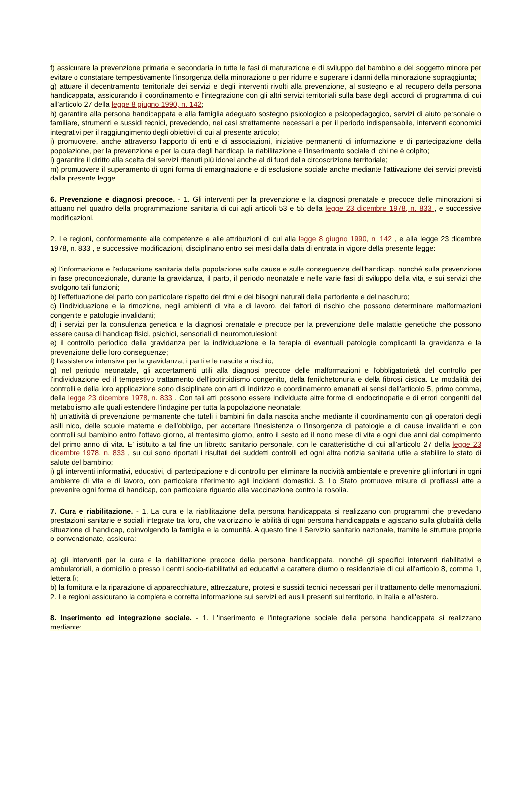f) assicurare la prevenzione primaria e secondaria in tutte le fasi di maturazione e di sviluppo del bambino e del soggetto minore per evitare o constatare tempestivamente l'insorgenza della minorazione o per ridurre e superare i danni della minorazione sopraggiunta;
g) attuare il decentramento territoriale dei servizi e degli interventi rivolti alla prevenzione, al sostegno e al recupero della persona handicappata, assicurando il coordinamento e l'integrazione con gli altri servizi territoriali sulla base degli accordi di programma di cui all'articolo 27 della legge 8 giugno 1990, n. 142;
h) garantire alla persona handicappata e alla famiglia adeguato sostegno psicologico e psicopedagogico, servizi di aiuto personale o familiare, strumenti e sussidi tecnici, prevedendo, nei casi strettamente necessari e per il periodo indispensabile, interventi economici integrativi per il raggiungimento degli obiettivi di cui al presente articolo;
i) promuovere, anche attraverso l'apporto di enti e di associazioni, iniziative permanenti di informazione e di partecipazione della popolazione, per la prevenzione e per la cura degli handicap, la riabilitazione e l'inserimento sociale di chi ne è colpito;
l) garantire il diritto alla scelta dei servizi ritenuti più idonei anche al di fuori della circoscrizione territoriale;
m) promuovere il superamento di ogni forma di emarginazione e di esclusione sociale anche mediante l'attivazione dei servizi previsti dalla presente legge.
6. Prevenzione e diagnosi precoce. - 1. Gli interventi per la prevenzione e la diagnosi prenatale e precoce delle minorazioni si attuano nel quadro della programmazione sanitaria di cui agli articoli 53 e 55 della legge 23 dicembre 1978, n. 833 , e successive modificazioni.
2. Le regioni, conformemente alle competenze e alle attribuzioni di cui alla legge 8 giugno 1990, n. 142 , e alla legge 23 dicembre 1978, n. 833 , e successive modificazioni, disciplinano entro sei mesi dalla data di entrata in vigore della presente legge:
a) l'informazione e l'educazione sanitaria della popolazione sulle cause e sulle conseguenze dell'handicap, nonché sulla prevenzione in fase preconcezionale, durante la gravidanza, il parto, il periodo neonatale e nelle varie fasi di sviluppo della vita, e sui servizi che svolgono tali funzioni;
b) l'effettuazione del parto con particolare rispetto dei ritmi e dei bisogni naturali della partoriente e del nascituro;
c) l'individuazione e la rimozione, negli ambienti di vita e di lavoro, dei fattori di rischio che possono determinare malformazioni congenite e patologie invalidanti;
d) i servizi per la consulenza genetica e la diagnosi prenatale e precoce per la prevenzione delle malattie genetiche che possono essere causa di handicap fisici, psichici, sensoriali di neuromotulesioni;
e) il controllo periodico della gravidanza per la individuazione e la terapia di eventuali patologie complicanti la gravidanza e la prevenzione delle loro conseguenze;
f) l'assistenza intensiva per la gravidanza, i parti e le nascite a rischio;
g) nel periodo neonatale, gli accertamenti utili alla diagnosi precoce delle malformazioni e l'obbligatorietà del controllo per l'individuazione ed il tempestivo trattamento dell'ipotiroidismo congenito, della fenilchetonuria e della fibrosi cistica. Le modalità dei controlli e della loro applicazione sono disciplinate con atti di indirizzo e coordinamento emanati ai sensi dell'articolo 5, primo comma, della legge 23 dicembre 1978, n. 833 . Con tali atti possono essere individuate altre forme di endocrinopatie e di errori congeniti del metabolismo alle quali estendere l'indagine per tutta la popolazione neonatale;
h) un'attività di prevenzione permanente che tuteli i bambini fin dalla nascita anche mediante il coordinamento con gli operatori degli asili nido, delle scuole materne e dell'obbligo, per accertare l'inesistenza o l'insorgenza di patologie e di cause invalidanti e con controlli sul bambino entro l'ottavo giorno, al trentesimo giorno, entro il sesto ed il nono mese di vita e ogni due anni dal compimento del primo anno di vita. E' istituito a tal fine un libretto sanitario personale, con le caratteristiche di cui all'articolo 27 della legge 23 dicembre 1978, n. 833 , su cui sono riportati i risultati dei suddetti controlli ed ogni altra notizia sanitaria utile a stabilire lo stato di salute del bambino;
i) gli interventi informativi, educativi, di partecipazione e di controllo per eliminare la nocività ambientale e prevenire gli infortuni in ogni ambiente di vita e di lavoro, con particolare riferimento agli incidenti domestici. 3. Lo Stato promuove misure di profilassi atte a prevenire ogni forma di handicap, con particolare riguardo alla vaccinazione contro la rosolia.
7. Cura e riabilitazione. - 1. La cura e la riabilitazione della persona handicappata si realizzano con programmi che prevedano prestazioni sanitarie e sociali integrate tra loro, che valorizzino le abilità di ogni persona handicappata e agiscano sulla globalità della situazione di handicap, coinvolgendo la famiglia e la comunità. A questo fine il Servizio sanitario nazionale, tramite le strutture proprie o convenzionate, assicura:
a) gli interventi per la cura e la riabilitazione precoce della persona handicappata, nonché gli specifici interventi riabilitativi e ambulatoriali, a domicilio o presso i centri socio-riabilitativi ed educativi a carattere diurno o residenziale di cui all'articolo 8, comma 1, lettera l);
b) la fornitura e la riparazione di apparecchiature, attrezzature, protesi e sussidi tecnici necessari per il trattamento delle menomazioni. 2. Le regioni assicurano la completa e corretta informazione sui servizi ed ausili presenti sul territorio, in Italia e all'estero.
8. Inserimento ed integrazione sociale. - 1. L'inserimento e l'integrazione sociale della persona handicappata si realizzano mediante: